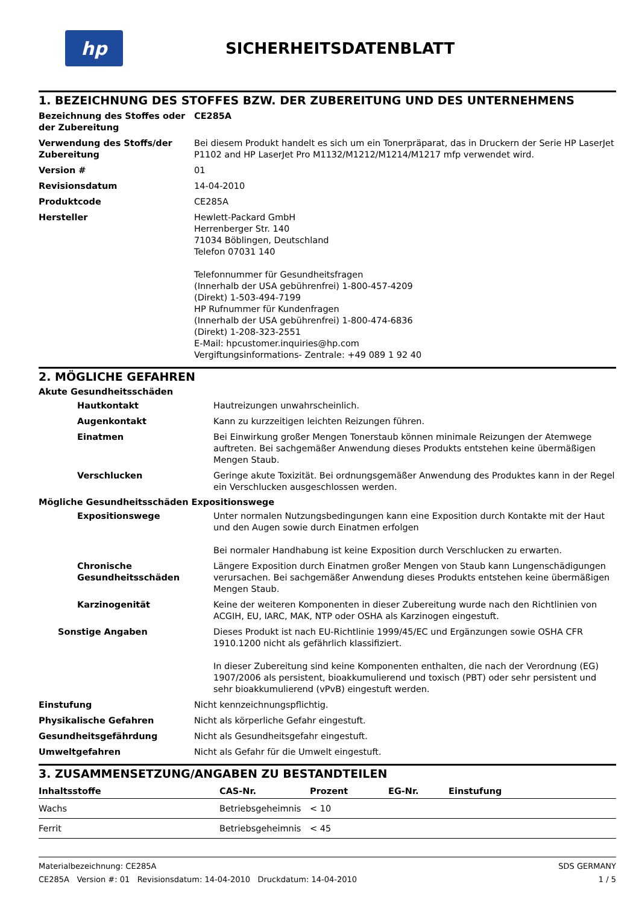hp
SICHERHEITSDATENBLATT
1. BEZEICHNUNG DES STOFFES BZW. DER ZUBEREITUNG UND DES UNTERNEHMENS
Bezeichnung des Stoffes oder der Zubereitung
CE285A
Verwendung des Stoffs/der Zubereitung
Bei diesem Produkt handelt es sich um ein Tonerpräparat, das in Druckern der Serie HP LaserJet P1102 and HP LaserJet Pro M1132/M1212/M1214/M1217 mfp verwendet wird.
Version # 01
Revisionsdatum 14-04-2010
Produktcode CE285A
Hersteller Hewlett-Packard GmbH
Herrenberger Str. 140
71034 Böblingen, Deutschland
Telefon 07031 140
Telefonnummer für Gesundheitsfragen
(Innerhalb der USA gebührenfrei) 1-800-457-4209
(Direkt) 1-503-494-7199
HP Rufnummer für Kundenfragen
(Innerhalb der USA gebührenfrei) 1-800-474-6836
(Direkt) 1-208-323-2551
E-Mail: hpcustomer.inquiries@hp.com
Vergiftungsinformations- Zentrale: +49 089 1 92 40
2. MÖGLICHE GEFAHREN
Akute Gesundheitsschäden
Hautkontakt Hautreizungen unwahrscheinlich.
Augenkontakt Kann zu kurzzeitigen leichten Reizungen führen.
Einatmen Bei Einwirkung großer Mengen Tonerstaub können minimale Reizungen der Atemwege auftreten. Bei sachgemäßer Anwendung dieses Produkts entstehen keine übermäßigen Mengen Staub.
Verschlucken Geringe akute Toxizität. Bei ordnungsgemäßer Anwendung des Produktes kann in der Regel ein Verschlucken ausgeschlossen werden.
Mögliche Gesundheitsschäden Expositionswege
Expositionswege Unter normalen Nutzungsbedingungen kann eine Exposition durch Kontakte mit der Haut und den Augen sowie durch Einatmen erfolgen
Bei normaler Handhabung ist keine Exposition durch Verschlucken zu erwarten.
Chronische Gesundheitsschäden
Längere Exposition durch Einatmen großer Mengen von Staub kann Lungenschädigungen verursachen. Bei sachgemäßer Anwendung dieses Produkts entstehen keine übermäßigen Mengen Staub.
Karzinogenität Keine der weiteren Komponenten in dieser Zubereitung wurde nach den Richtlinien von ACGIH, EU, IARC, MAK, NTP oder OSHA als Karzinogen eingestuft.
Sonstige Angaben Dieses Produkt ist nach EU-Richtlinie 1999/45/EC und Ergänzungen sowie OSHA CFR 1910.1200 nicht als gefährlich klassifiziert.
In dieser Zubereitung sind keine Komponenten enthalten, die nach der Verordnung (EG) 1907/2006 als persistent, bioakkumulierend und toxisch (PBT) oder sehr persistent und sehr bioakkumulierend (vPvB) eingestuft werden.
Einstufung Nicht kennzeichnungspflichtig.
Physikalische Gefahren Nicht als körperliche Gefahr eingestuft.
Gesundheitsgefährdung Nicht als Gesundheitsgefahr eingestuft.
Umweltgefahren Nicht als Gefahr für die Umwelt eingestuft.
3. ZUSAMMENSETZUNG/ANGABEN ZU BESTANDTEILEN
| Inhaltsstoffe | CAS-Nr. | Prozent | EG-Nr. | Einstufung |
| --- | --- | --- | --- | --- |
| Wachs | Betriebsgeheimnis | < 10 | | |
| Ferrit | Betriebsgeheimnis | < 45 | | |
Materialbezeichnung: CE285A
CE285A Version #: 01 Revisionsdatum: 14-04-2010 Druckdatum: 14-04-2010
SDS GERMANY
1 / 5